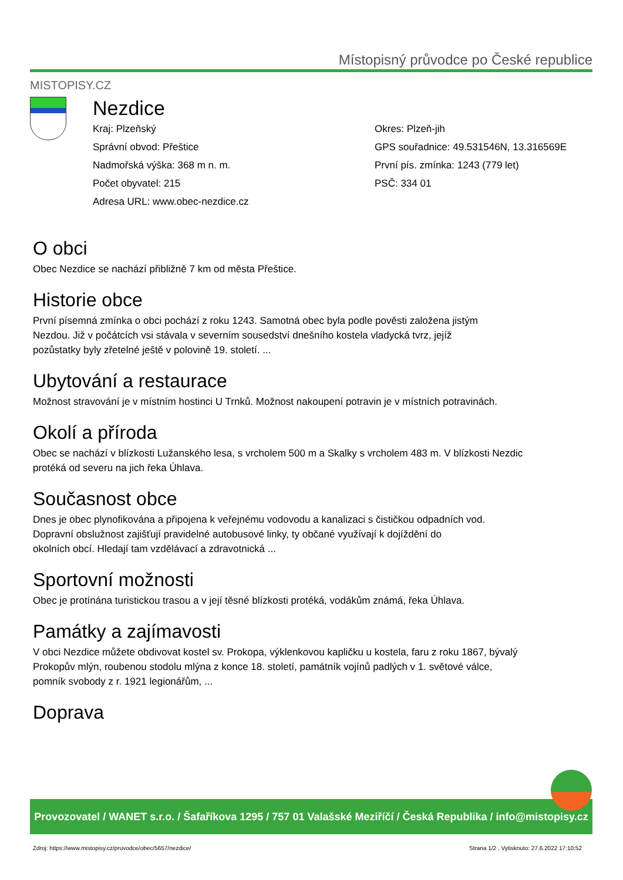Místopisný průvodce po České republice
MISTOPISY.CZ
Nezdice
Kraj: Plzeňský
Správní obvod: Přeštice
Nadmořská výška: 368 m n. m.
Počet obyvatel: 215
Adresa URL: www.obec-nezdice.cz
Okres: Plzeň-jih
GPS souřadnice: 49.531546N, 13.316569E
První pís. zmínka: 1243 (779 let)
PSČ: 334 01
O obci
Obec Nezdice se nachází přibližně 7 km od města Přeštice.
Historie obce
První písemná zmínka o obci pochází z roku 1243. Samotná obec byla podle pověsti založena jistým
Nezdou. Již v počátcích vsi stávala v severním sousedství dnešního kostela vladycká tvrz, jejíž
pozůstatky byly zřetelné ještě v polovině 19. století. ...
Ubytování a restaurace
Možnost stravování je v místním hostinci U Trnků. Možnost nakoupení potravin je v místních potravinách.
Okolí a příroda
Obec se nachází v blízkosti Lužanského lesa, s vrcholem 500 m a Skalky s vrcholem 483 m. V blízkosti Nezdic
protéká od severu na jich řeka Úhlava.
Současnost obce
Dnes je obec plynofikována a připojena k veřejnému vodovodu a kanalizaci s čističkou odpadních vod.
Dopravní obslužnost zajišťují pravidelné autobusové linky, ty občané využívají k dojíždění do
okolních obcí. Hledají tam vzdělávací a zdravotnická ...
Sportovní možnosti
Obec je protínána turistickou trasou a v její těsné blízkosti protéká, vodákům známá, řeka Úhlava.
Památky a zajímavosti
V obci Nezdice můžete obdivovat kostel sv. Prokopa, výklenkovou kapličku u kostela, faru z roku 1867, bývalý
Prokopův mlýn, roubenou stodolu mlýna z konce 18. století, památník vojínů padlých v 1. světové válce,
pomník svobody z r. 1921 legionářům, ...
Doprava
Provozovatel / WANET s.r.o. / Šafaříkova 1295 / 757 01 Valašské Meziříčí / Česká Republika / info@mistopisy.cz
Zdroj: https://www.mistopisy.cz/pruvodce/obec/5657/nezdice/
Strana 1/2 , Vytisknuto: 27.6.2022 17:10:52